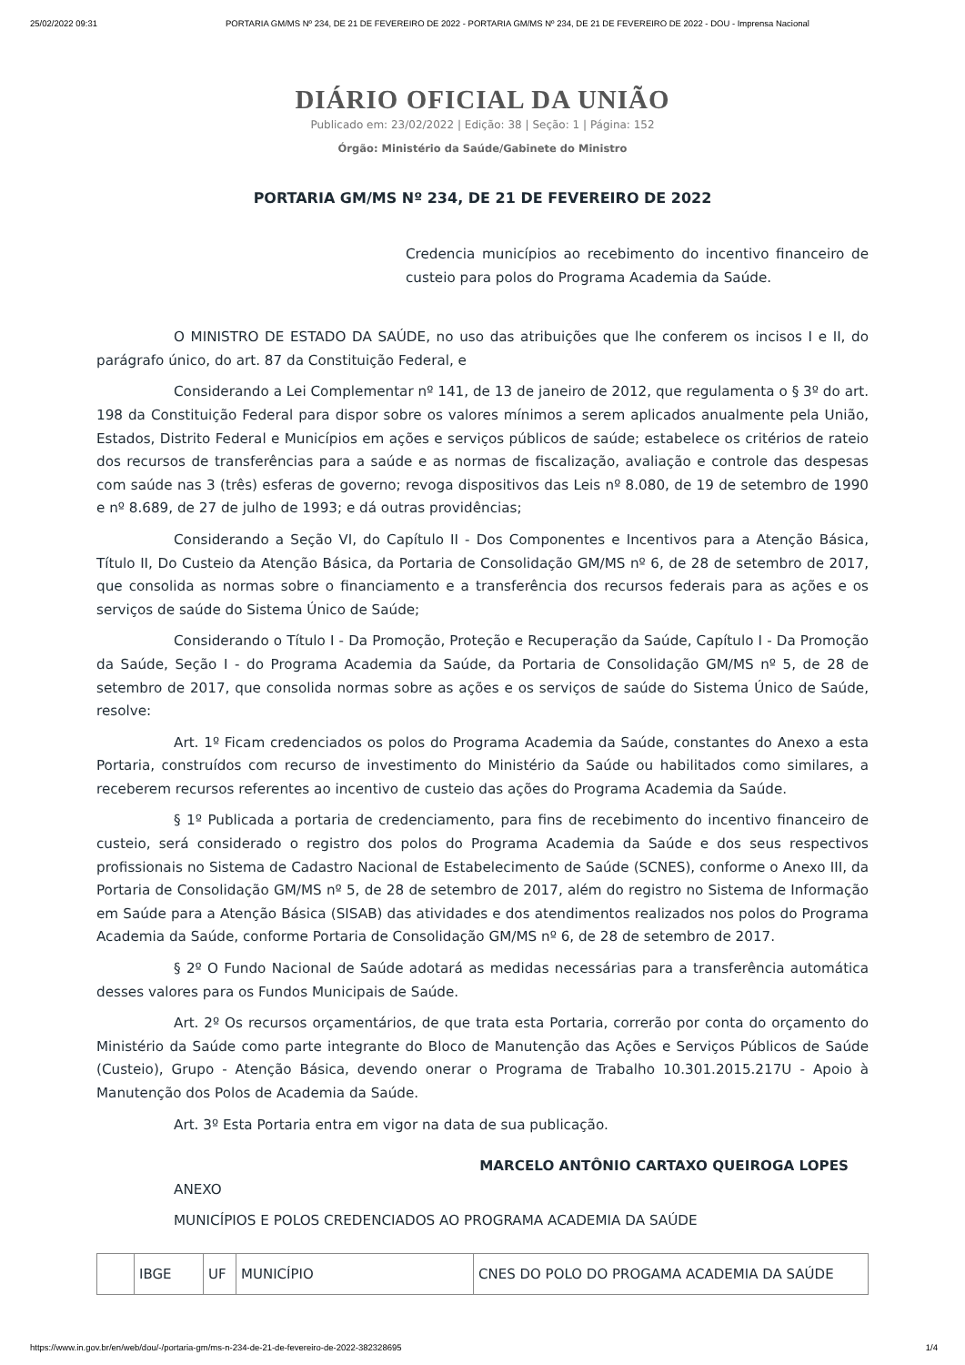25/02/2022 09:31 PORTARIA GM/MS Nº 234, DE 21 DE FEVEREIRO DE 2022 - PORTARIA GM/MS Nº 234, DE 21 DE FEVEREIRO DE 2022 - DOU - Imprensa Nacional
DIÁRIO OFICIAL DA UNIÃO
Publicado em: 23/02/2022 | Edição: 38 | Seção: 1 | Página: 152
Órgão: Ministério da Saúde/Gabinete do Ministro
PORTARIA GM/MS Nº 234, DE 21 DE FEVEREIRO DE 2022
Credencia municípios ao recebimento do incentivo financeiro de custeio para polos do Programa Academia da Saúde.
O MINISTRO DE ESTADO DA SAÚDE, no uso das atribuições que lhe conferem os incisos I e II, do parágrafo único, do art. 87 da Constituição Federal, e
Considerando a Lei Complementar nº 141, de 13 de janeiro de 2012, que regulamenta o § 3º do art. 198 da Constituição Federal para dispor sobre os valores mínimos a serem aplicados anualmente pela União, Estados, Distrito Federal e Municípios em ações e serviços públicos de saúde; estabelece os critérios de rateio dos recursos de transferências para a saúde e as normas de fiscalização, avaliação e controle das despesas com saúde nas 3 (três) esferas de governo; revoga dispositivos das Leis nº 8.080, de 19 de setembro de 1990 e nº 8.689, de 27 de julho de 1993; e dá outras providências;
Considerando a Seção VI, do Capítulo II - Dos Componentes e Incentivos para a Atenção Básica, Título II, Do Custeio da Atenção Básica, da Portaria de Consolidação GM/MS nº 6, de 28 de setembro de 2017, que consolida as normas sobre o financiamento e a transferência dos recursos federais para as ações e os serviços de saúde do Sistema Único de Saúde;
Considerando o Título I - Da Promoção, Proteção e Recuperação da Saúde, Capítulo I - Da Promoção da Saúde, Seção I - do Programa Academia da Saúde, da Portaria de Consolidação GM/MS nº 5, de 28 de setembro de 2017, que consolida normas sobre as ações e os serviços de saúde do Sistema Único de Saúde, resolve:
Art. 1º Ficam credenciados os polos do Programa Academia da Saúde, constantes do Anexo a esta Portaria, construídos com recurso de investimento do Ministério da Saúde ou habilitados como similares, a receberem recursos referentes ao incentivo de custeio das ações do Programa Academia da Saúde.
§ 1º Publicada a portaria de credenciamento, para fins de recebimento do incentivo financeiro de custeio, será considerado o registro dos polos do Programa Academia da Saúde e dos seus respectivos profissionais no Sistema de Cadastro Nacional de Estabelecimento de Saúde (SCNES), conforme o Anexo III, da Portaria de Consolidação GM/MS nº 5, de 28 de setembro de 2017, além do registro no Sistema de Informação em Saúde para a Atenção Básica (SISAB) das atividades e dos atendimentos realizados nos polos do Programa Academia da Saúde, conforme Portaria de Consolidação GM/MS nº 6, de 28 de setembro de 2017.
§ 2º O Fundo Nacional de Saúde adotará as medidas necessárias para a transferência automática desses valores para os Fundos Municipais de Saúde.
Art. 2º Os recursos orçamentários, de que trata esta Portaria, correrão por conta do orçamento do Ministério da Saúde como parte integrante do Bloco de Manutenção das Ações e Serviços Públicos de Saúde (Custeio), Grupo - Atenção Básica, devendo onerar o Programa de Trabalho 10.301.2015.217U - Apoio à Manutenção dos Polos de Academia da Saúde.
Art. 3º Esta Portaria entra em vigor na data de sua publicação.
MARCELO ANTÔNIO CARTAXO QUEIROGA LOPES
ANEXO
MUNICÍPIOS E POLOS CREDENCIADOS AO PROGRAMA ACADEMIA DA SAÚDE
| | IBGE | UF | MUNICÍPIO | CNES DO POLO DO PROGAMA ACADEMIA DA SAÚDE |
https://www.in.gov.br/en/web/dou/-/portaria-gm/ms-n-234-de-21-de-fevereiro-de-2022-382328695 1/4